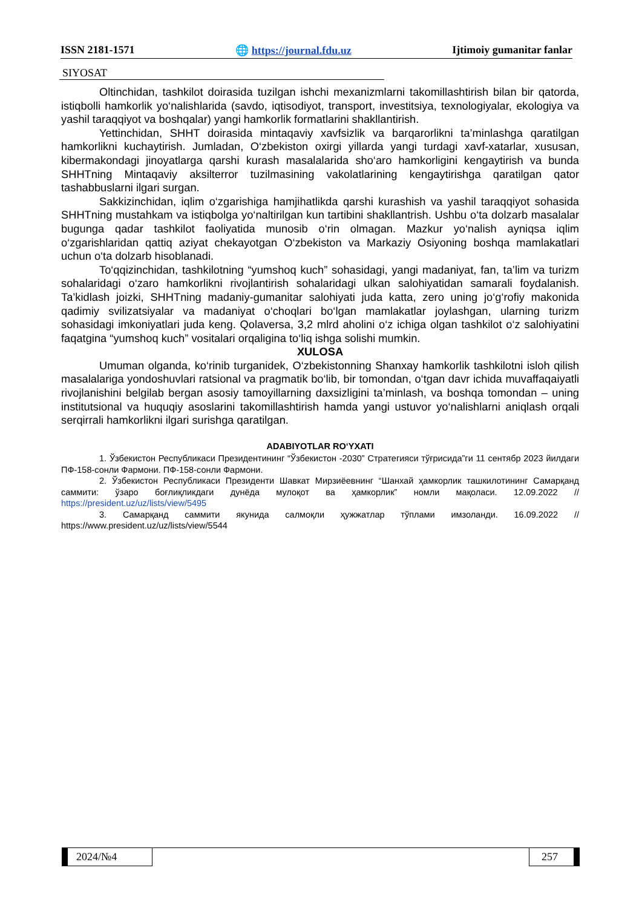ISSN 2181-1571 🌐 https://journal.fdu.uz Ijtimoiy gumanitar fanlar
SIYOSAT
Oltinchidan, tashkilot doirasida tuzilgan ishchi mexanizmlarni takomillashtirish bilan bir qatorda, istiqbolli hamkorlik yo‘nalishlarida (savdo, iqtisodiyot, transport, investitsiya, texnologiyalar, ekologiya va yashil taraqqiyot va boshqalar) yangi hamkorlik formatlarini shakllantirish.
Yettinchidan, SHHT doirasida mintaqaviy xavfsizlik va barqarorlikni ta’minlashga qaratilgan hamkorlikni kuchaytirish. Jumladan, O‘zbekiston oxirgi yillarda yangi turdagi xavf-xatarlar, xususan, kibermakondagi jinoyatlarga qarshi kurash masalalarida sho‘aro hamkorligini kengaytirish va bunda SHHTning Mintaqaviy aksilterror tuzilmasining vakolatlarining kengaytirishga qaratilgan qator tashabbuslarni ilgari surgan.
Sakkizinchidan, iqlim o‘zgarishiga hamjihatlikda qarshi kurashish va yashil taraqqiyot sohasida SHHTning mustahkam va istiqbolga yo‘naltirilgan kun tartibini shakllantrish. Ushbu o‘ta dolzarb masalalar bugunga qadar tashkilot faoliyatida munosib o‘rin olmagan. Mazkur yo‘nalish ayniqsa iqlim o‘zgarishlaridan qattiq aziyat chekayotgan O‘zbekiston va Markaziy Osiyoning boshqa mamlakatlari uchun o‘ta dolzarb hisoblanadi.
To‘qqizinchidan, tashkilotning “yumshoq kuch” sohasidagi, yangi madaniyat, fan, ta’lim va turizm sohalaridagi o‘zaro hamkorlikni rivojlantirish sohalaridagi ulkan salohiyatidan samarali foydalanish. Ta’kidlash joizki, SHHTning madaniy-gumanitar salohiyati juda katta, zero uning jo‘g‘rofiy makonida qadimiy svilizatsiyalar va madaniyat o‘choqlari bo‘lgan mamlakatlar joylashgan, ularning turizm sohasidagi imkoniyatlari juda keng. Qolaversa, 3,2 mlrd aholini o‘z ichiga olgan tashkilot o‘z salohiyatini faqatgina “yumshoq kuch” vositalari orqaligina to‘liq ishga solishi mumkin.
XULOSA
Umuman olganda, ko‘rinib turganidek, O‘zbekistonning Shanxay hamkorlik tashkilotni isloh qilish masalalariga yondoshuvlari ratsional va pragmatik bo‘lib, bir tomondan, o‘tgan davr ichida muvaffaqaiyatli rivojlanishini belgilab bergan asosiy tamoyillarning daxsizligini ta’minlash, va boshqa tomondan – uning institutsional va huquqiy asoslarini takomillashtirish hamda yangi ustuvor yo‘nalishlarni aniqlash orqali serqirrali hamkorlikni ilgari surishga qaratilgan.
ADABIYOTLAR RO‘YXATI
1. Ўзбекистон Республикаси Президентининг “Ўзбекистон -2030” Стратегияси тўғрисида”ги 11 сентябр 2023 йилдаги ПФ-158-сонли Фармони. ПФ-158-сонли Фармони.
2. Ўзбекистон Республикаси Президенти Шавкат Мирзиёевнинг “Шанхай ҳамкорлик ташкилотининг Самарқанд саммити: ўзаро боғлиқликдаги дунёда мулоқот ва ҳамкорлик” номли мақоласи. 12.09.2022 // https://president.uz/uz/lists/view/5495
3. Самарқанд саммити якунида салмоқли ҳужжатлар тўплами имзоланди. 16.09.2022 // https://www.president.uz/uz/lists/view/5544
2024/№4 257